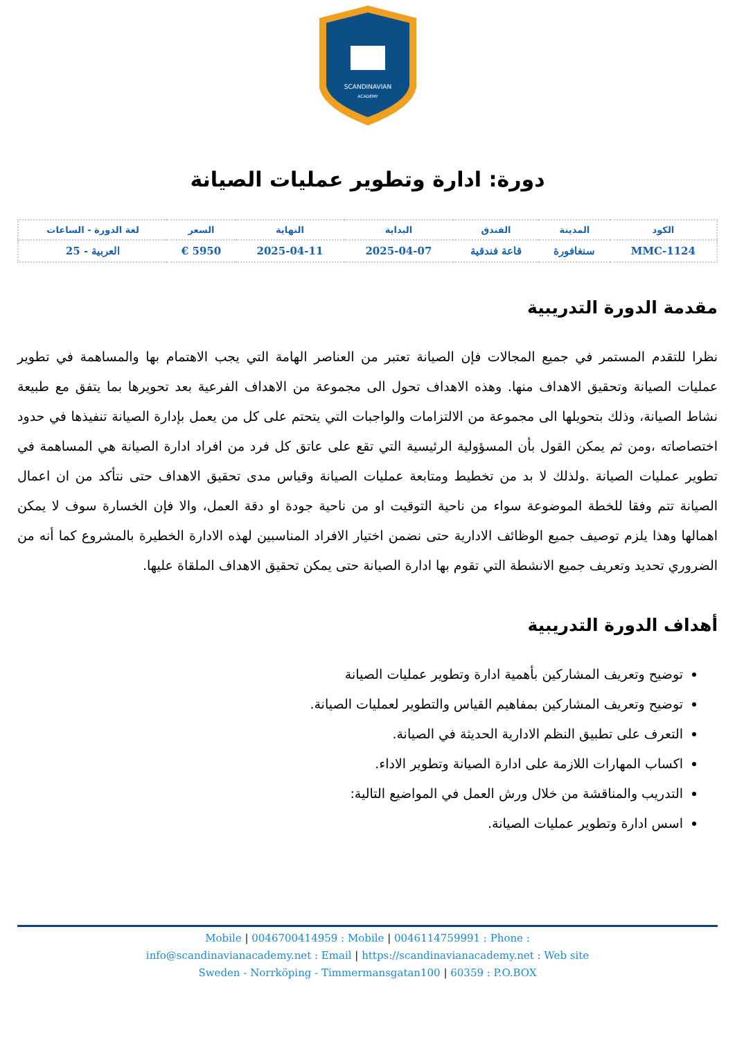SCANDINAVIAN
ACADEMY
دورة: ادارة وتطوير عمليات الصيانة
| الكود | المدينة | الفندق | البداية | النهاية | السعر | لغة الدورة - الساعات |
| --- | --- | --- | --- | --- | --- | --- |
| MMC-1124 | سنغافورة | قاعة فندقية | 2025-04-07 | 2025-04-11 | 5950 € | العربية - 25 |
مقدمة الدورة التدريبية
نظرا للتقدم المستمر في جميع المجالات فإن الصيانة تعتبر من العناصر الهامة التي يجب الاهتمام بها والمساهمة في تطوير عمليات الصيانة وتحقيق الاهداف منها. وهذه الاهداف تحول الى مجموعة من الاهداف الفرعية بعد تحويرها بما يتفق مع طبيعة نشاط الصيانة، وذلك بتحويلها الى مجموعة من الالتزامات والواجبات التي يتحتم على كل من يعمل بإدارة الصيانة تنفيذها في حدود اختصاصاته ،ومن ثم يمكن القول بأن المسؤولية الرئيسية التي تقع على عاتق كل فرد من افراد ادارة الصيانة هي المساهمة في تطوير عمليات الصيانة .ولذلك لا بد من تخطيط ومتابعة عمليات الصيانة وقياس مدى تحقيق الاهداف حتى نتأكد من ان اعمال الصيانة تتم وفقا للخطة الموضوعة سواء من ناحية التوقيت او من ناحية جودة او دقة العمل، والا فإن الخسارة سوف لا يمكن اهمالها وهذا يلزم توصيف جميع الوظائف الادارية حتى نضمن اختيار الافراد المناسبين لهذه الادارة الخطيرة بالمشروع كما أنه من الضروري تحديد وتعريف جميع الانشطة التي تقوم بها ادارة الصيانة حتى يمكن تحقيق الاهداف الملقاة عليها.
أهداف الدورة التدريبية
توضيح وتعريف المشاركين بأهمية ادارة وتطوير عمليات الصيانة
توضيح وتعريف المشاركين بمفاهيم القياس والتطوير لعمليات الصيانة.
التعرف على تطبيق النظم الادارية الحديثة في الصيانة.
اكساب المهارات اللازمة على ادارة الصيانة وتطوير الاداء.
التدريب والمناقشة من خلال ورش العمل في المواضيع التالية:
اسس ادارة وتطوير عمليات الصيانة.
Mobile | 0046700414959 : Mobile | 0046114759991 : Phone :
info@scandinavianacademy.net : Email | https://scandinavianacademy.net : Web site
Sweden - Norrköping - Timmermansgatan100 | 60359 : P.O.BOX